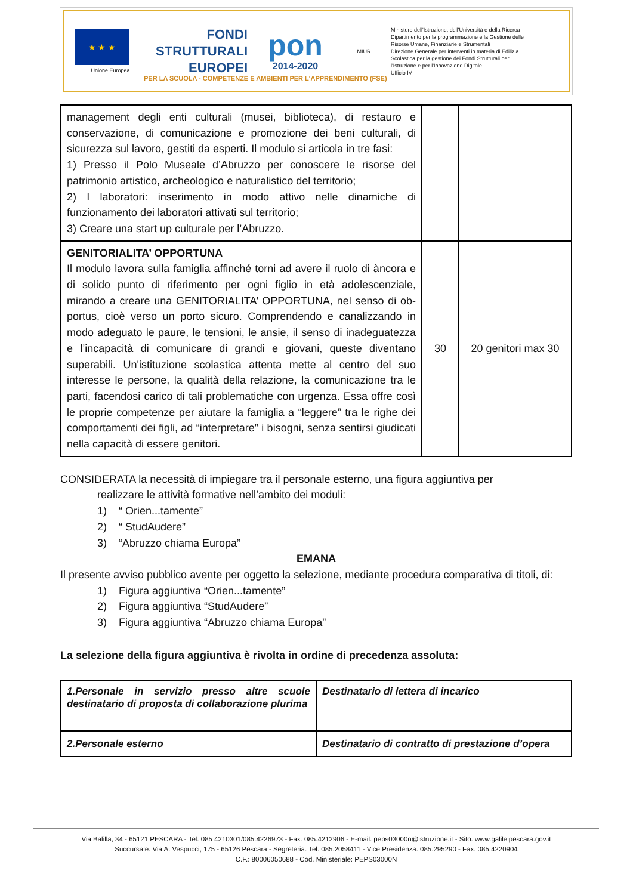★ ★ ★
Unione Europea
FONDI
STRUTTURALI
EUROPEI
pon
2014-2020
MIUR
Ministero dell'Istruzione, dell'Università e della Ricerca
Dipartimento per la programmazione e la Gestione delle Risorse Umane, Finanziarie e Strumentali
Direzione Generale per interventi in materia di Edilizia Scolastica per la gestione dei Fondi Strutturali per l'Istruzione e per l'Innovazione Digitale
Ufficio IV
PER LA SCUOLA - COMPETENZE E AMBIENTI PER L'APPRENDIMENTO (FSE)
| management degli enti culturali (musei, biblioteca), di restauro e conservazione, di comunicazione e promozione dei beni culturali, di sicurezza sul lavoro, gestiti da esperti. Il modulo si articola in tre fasi: 1) Presso il Polo Museale d’Abruzzo per conoscere le risorse del patrimonio artistico, archeologico e naturalistico del territorio; 2) I laboratori: inserimento in modo attivo nelle dinamiche di funzionamento dei laboratori attivati sul territorio; 3) Creare una start up culturale per l’Abruzzo. | | |
| GENITORIALITA’ OPPORTUNA Il modulo lavora sulla famiglia affinché torni ad avere il ruolo di àncora e di solido punto di riferimento per ogni figlio in età adolescenziale, mirando a creare una GENITORIALITA’ OPPORTUNA, nel senso di ob-portus, cioè verso un porto sicuro. Comprendendo e canalizzando in modo adeguato le paure, le tensioni, le ansie, il senso di inadeguatezza e l’incapacità di comunicare di grandi e giovani, queste diventano superabili. Un'istituzione scolastica attenta mette al centro del suo interesse le persone, la qualità della relazione, la comunicazione tra le parti, facendosi carico di tali problematiche con urgenza. Essa offre così le proprie competenze per aiutare la famiglia a “leggere” tra le righe dei comportamenti dei figli, ad “interpretare” i bisogni, senza sentirsi giudicati nella capacità di essere genitori. | 30 | 20 genitori max 30 |
CONSIDERATA la necessità di impiegare tra il personale esterno, una figura aggiuntiva per
realizzare le attività formative nell’ambito dei moduli:
1) “ Orien...tamente”
2) “ StudAudere”
3) “Abruzzo chiama Europa”
EMANA
Il presente avviso pubblico avente per oggetto la selezione, mediante procedura comparativa di titoli, di:
1) Figura aggiuntiva “Orien...tamente”
2) Figura aggiuntiva “StudAudere”
3) Figura aggiuntiva “Abruzzo chiama Europa”
La selezione della figura aggiuntiva è rivolta in ordine di precedenza assoluta:
| 1.Personale in servizio presso altre scuole destinatario di proposta di collaborazione plurima | Destinatario di lettera di incarico |
| 2.Personale esterno | Destinatario di contratto di prestazione d’opera |
Via Balilla, 34 - 65121 PESCARA - Tel. 085 4210301/085.4226973 - Fax: 085.4212906 - E-mail: peps03000n@istruzione.it - Sito: www.galileipescara.gov.it
Succursale: Via A. Vespucci, 175 - 65126 Pescara - Segreteria: Tel. 085.2058411 - Vice Presidenza: 085.295290 - Fax: 085.4220904
C.F.: 80006050688 - Cod. Ministeriale: PEPS03000N